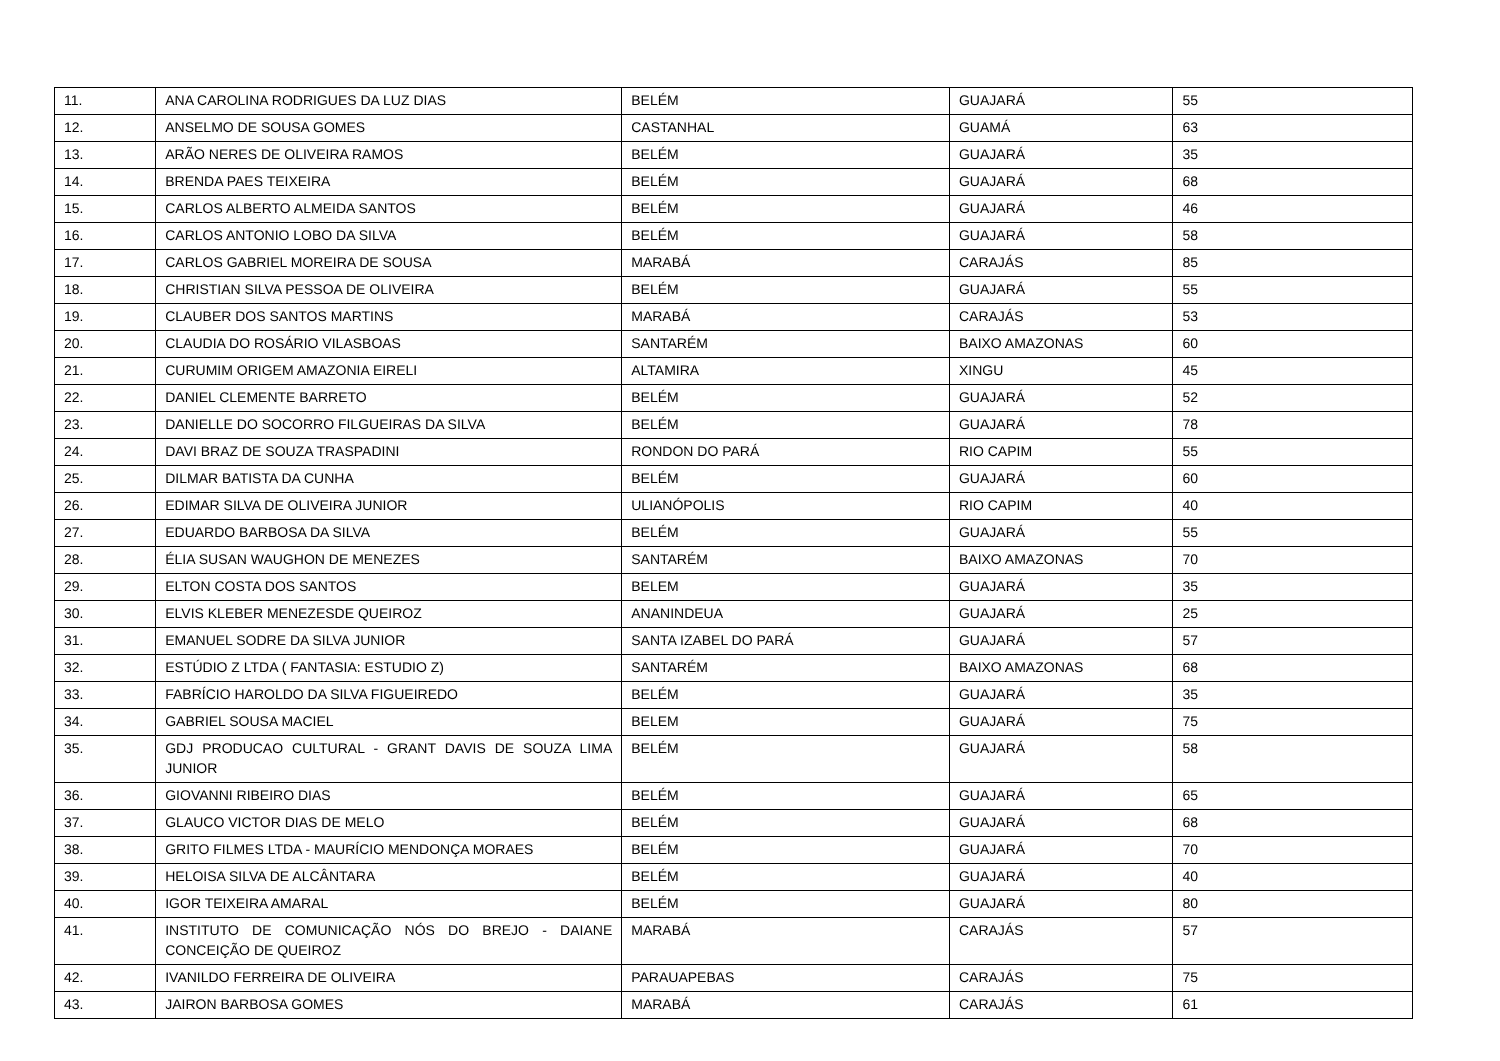| 11. | ANA CAROLINA RODRIGUES DA LUZ DIAS | BELÉM | GUAJARÁ | 55 |
| 12. | ANSELMO DE SOUSA GOMES | CASTANHAL | GUAMÁ | 63 |
| 13. | ARÃO NERES DE OLIVEIRA RAMOS | BELÉM | GUAJARÁ | 35 |
| 14. | BRENDA PAES TEIXEIRA | BELÉM | GUAJARÁ | 68 |
| 15. | CARLOS ALBERTO ALMEIDA SANTOS | BELÉM | GUAJARÁ | 46 |
| 16. | CARLOS ANTONIO LOBO DA SILVA | BELÉM | GUAJARÁ | 58 |
| 17. | CARLOS GABRIEL MOREIRA DE SOUSA | MARABÁ | CARAJÁS | 85 |
| 18. | CHRISTIAN SILVA PESSOA DE OLIVEIRA | BELÉM | GUAJARÁ | 55 |
| 19. | CLAUBER DOS SANTOS MARTINS | MARABÁ | CARAJÁS | 53 |
| 20. | CLAUDIA DO ROSÁRIO VILASBOAS | SANTARÉM | BAIXO AMAZONAS | 60 |
| 21. | CURUMIM ORIGEM AMAZONIA EIRELI | ALTAMIRA | XINGU | 45 |
| 22. | DANIEL CLEMENTE BARRETO | BELÉM | GUAJARÁ | 52 |
| 23. | DANIELLE DO SOCORRO FILGUEIRAS DA SILVA | BELÉM | GUAJARÁ | 78 |
| 24. | DAVI BRAZ DE SOUZA TRASPADINI | RONDON DO PARÁ | RIO CAPIM | 55 |
| 25. | DILMAR BATISTA DA CUNHA | BELÉM | GUAJARÁ | 60 |
| 26. | EDIMAR SILVA DE OLIVEIRA JUNIOR | ULIANÓPOLIS | RIO CAPIM | 40 |
| 27. | EDUARDO BARBOSA DA SILVA | BELÉM | GUAJARÁ | 55 |
| 28. | ÉLIA SUSAN WAUGHON DE MENEZES | SANTARÉM | BAIXO AMAZONAS | 70 |
| 29. | ELTON COSTA DOS SANTOS | BELEM | GUAJARÁ | 35 |
| 30. | ELVIS KLEBER MENEZESDE QUEIROZ | ANANINDEUA | GUAJARÁ | 25 |
| 31. | EMANUEL SODRE DA SILVA JUNIOR | SANTA IZABEL DO PARÁ | GUAJARÁ | 57 |
| 32. | ESTÚDIO Z LTDA ( FANTASIA: ESTUDIO Z) | SANTARÉM | BAIXO AMAZONAS | 68 |
| 33. | FABRÍCIO HAROLDO DA SILVA FIGUEIREDO | BELÉM | GUAJARÁ | 35 |
| 34. | GABRIEL SOUSA MACIEL | BELEM | GUAJARÁ | 75 |
| 35. | GDJ PRODUCAO CULTURAL - GRANT DAVIS DE SOUZA LIMA JUNIOR | BELÉM | GUAJARÁ | 58 |
| 36. | GIOVANNI RIBEIRO DIAS | BELÉM | GUAJARÁ | 65 |
| 37. | GLAUCO VICTOR DIAS DE MELO | BELÉM | GUAJARÁ | 68 |
| 38. | GRITO FILMES LTDA - MAURÍCIO MENDONÇA MORAES | BELÉM | GUAJARÁ | 70 |
| 39. | HELOISA SILVA DE ALCÂNTARA | BELÉM | GUAJARÁ | 40 |
| 40. | IGOR TEIXEIRA AMARAL | BELÉM | GUAJARÁ | 80 |
| 41. | INSTITUTO DE COMUNICAÇÃO NÓS DO BREJO - DAIANE CONCEIÇÃO DE QUEIROZ | MARABÁ | CARAJÁS | 57 |
| 42. | IVANILDO FERREIRA DE OLIVEIRA | PARAUAPEBAS | CARAJÁS | 75 |
| 43. | JAIRON BARBOSA GOMES | MARABÁ | CARAJÁS | 61 |